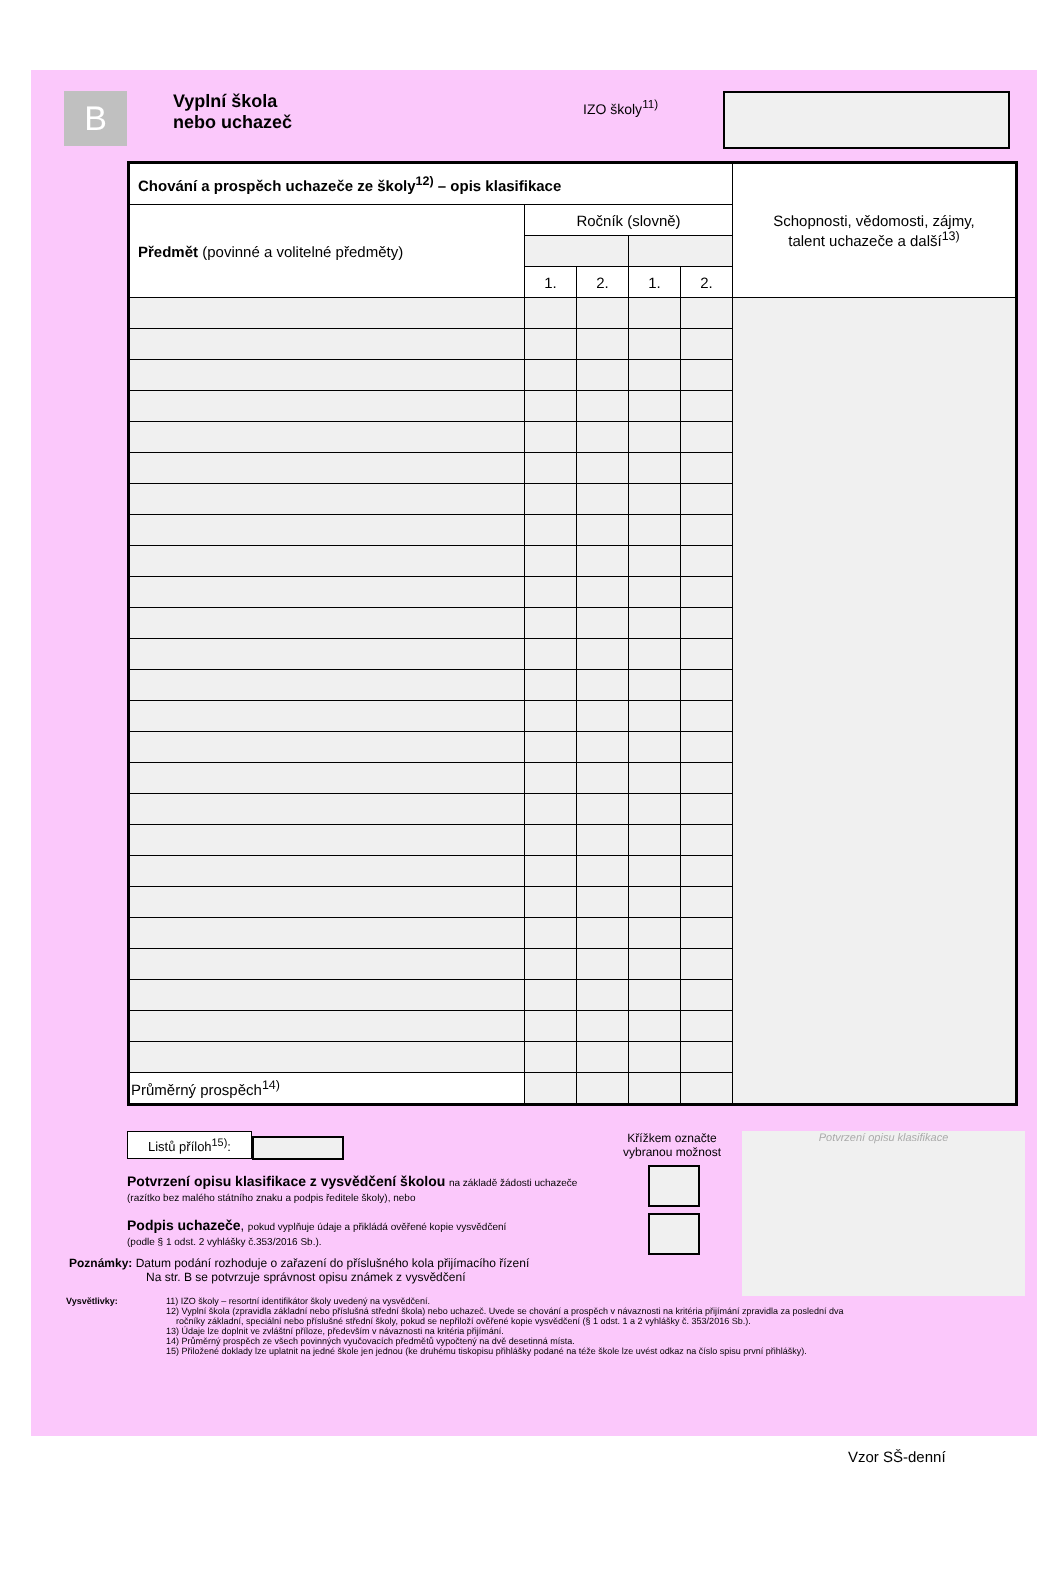B
Vyplní škola
nebo uchazeč
IZO školy<sup>11)</sup>
| Chování a prospěch uchazeče ze školy<sup>12)</sup> – opis klasifikace | | | | | Schopnosti, vědomosti, zájmy, talent uchazeče a další<sup>13)</sup> |
| Předmět (povinné a volitelné předměty) | Ročník (slovně) | | | | |
| | 1. | 2. | 1. | 2. | |
| Průměrný prospěch<sup>14)</sup> | | | | | |
Listů příloh<sup>15)</sup>:
Potvrzení opisu klasifikace z vysvědčení školou na základě žádosti uchazeče
(razítko bez malého státního znaku a podpis ředitele školy), nebo
Podpis uchazeče, pokud vyplňuje údaje a přikládá ověřené kopie vysvědčení
(podle § 1 odst. 2 vyhlášky č.353/2016 Sb.).
Křížkem označte
vybranou možnost
Potvrzení opisu klasifikace
Poznámky: Datum podání rozhoduje o zařazení do příslušného kola přijímacího řízení
Na str. B se potvrzuje správnost opisu známek z vysvědčení
Vysvětlivky: 11) IZO školy – resortní identifikátor školy uvedený na vysvědčení.
12) Vyplní škola (zpravidla základní nebo příslušná střední škola) nebo uchazeč. Uvede se chování a prospěch v návaznosti na kritéria přijímání zpravidla za poslední dva
ročníky základní, speciální nebo příslušné střední školy, pokud se nepřiloží ověřené kopie vysvědčení (§ 1 odst. 1 a 2 vyhlášky č. 353/2016 Sb.).
13) Údaje lze doplnit ve zvláštní příloze, především v návaznosti na kritéria přijímání.
14) Průměrný prospěch ze všech povinných vyučovacích předmětů vypočtený na dvě desetinná místa.
15) Přiložené doklady lze uplatnit na jedné škole jen jednou (ke druhému tiskopisu přihlášky podané na téže škole lze uvést odkaz na číslo spisu první přihlášky).
Vzor SŠ-denní